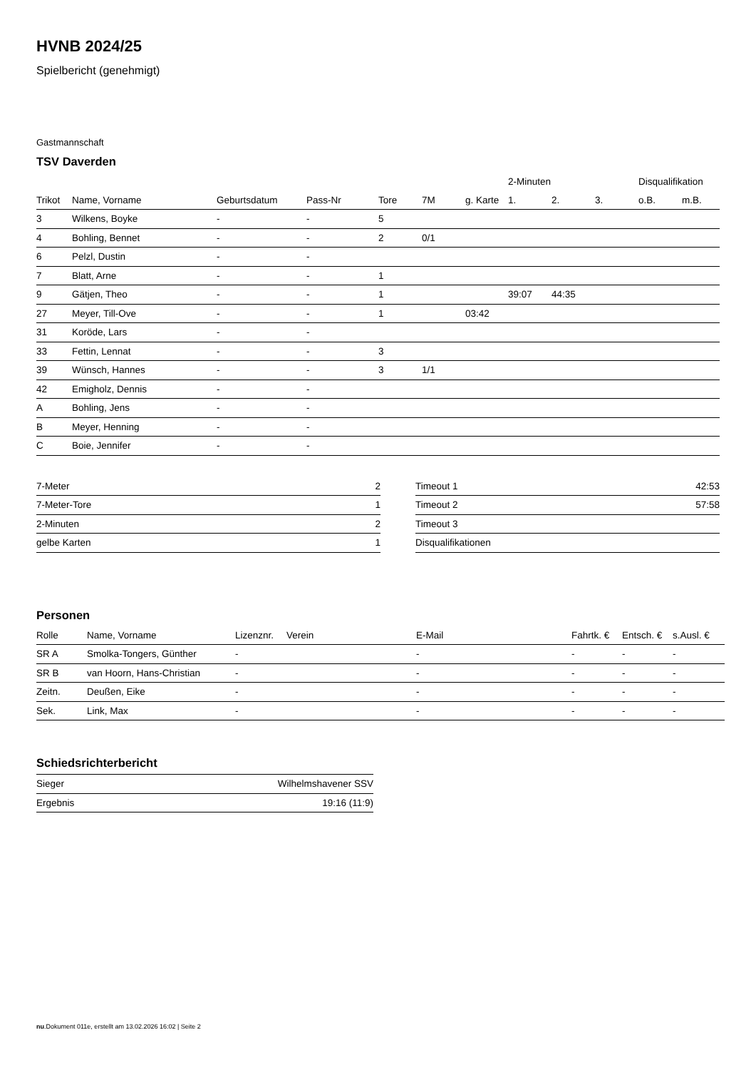HVNB 2024/25
Spielbericht (genehmigt)
Gastmannschaft
TSV Daverden
| | | | | | | | 2-Minuten | | | Disqualifikation | |
| --- | --- | --- | --- | --- | --- | --- | --- | --- | --- | --- | --- |
| Trikot | Name, Vorname | Geburtsdatum | Pass-Nr | Tore | 7M | g. Karte | 1. | 2. | 3. | o.B. | m.B. |
| 3 | Wilkens, Boyke | - | - | 5 | | | | | | | |
| 4 | Bohling, Bennet | - | - | 2 | 0/1 | | | | | | |
| 6 | Pelzl, Dustin | - | - | | | | | | | | |
| 7 | Blatt, Arne | - | - | 1 | | | | | | | |
| 9 | Gätjen, Theo | - | - | 1 | | | 39:07 | 44:35 | | | |
| 27 | Meyer, Till-Ove | - | - | 1 | | 03:42 | | | | | |
| 31 | Koröde, Lars | - | - | | | | | | | | |
| 33 | Fettin, Lennat | - | - | 3 | | | | | | | |
| 39 | Wünsch, Hannes | - | - | 3 | 1/1 | | | | | | |
| 42 | Emigholz, Dennis | - | - | | | | | | | | |
| A | Bohling, Jens | - | - | | | | | | | | |
| B | Meyer, Henning | - | - | | | | | | | | |
| C | Boie, Jennifer | - | - | | | | | | | | |
| 7-Meter | 2 |
| 7-Meter-Tore | 1 |
| 2-Minuten | 2 |
| gelbe Karten | 1 |
| Timeout 1 | 42:53 |
| Timeout 2 | 57:58 |
| Timeout 3 | |
| Disqualifikationen | |
Personen
| Rolle | Name, Vorname | Lizenznr. | Verein | E-Mail | Fahrtk. € | Entsch. € | s.Ausl. € |
| --- | --- | --- | --- | --- | --- | --- | --- |
| SR A | Smolka-Tongers, Günther | - | | - | - | - | - |
| SR B | van Hoorn, Hans-Christian | - | | - | - | - | - |
| Zeitn. | Deußen, Eike | - | | - | - | - | - |
| Sek. | Link, Max | - | | - | - | - | - |
Schiedsrichterbericht
| Sieger | Wilhelmshavener SSV |
| Ergebnis | 19:16 (11:9) |
nu.Dokument 011e, erstellt am 13.02.2026 16:02 | Seite 2